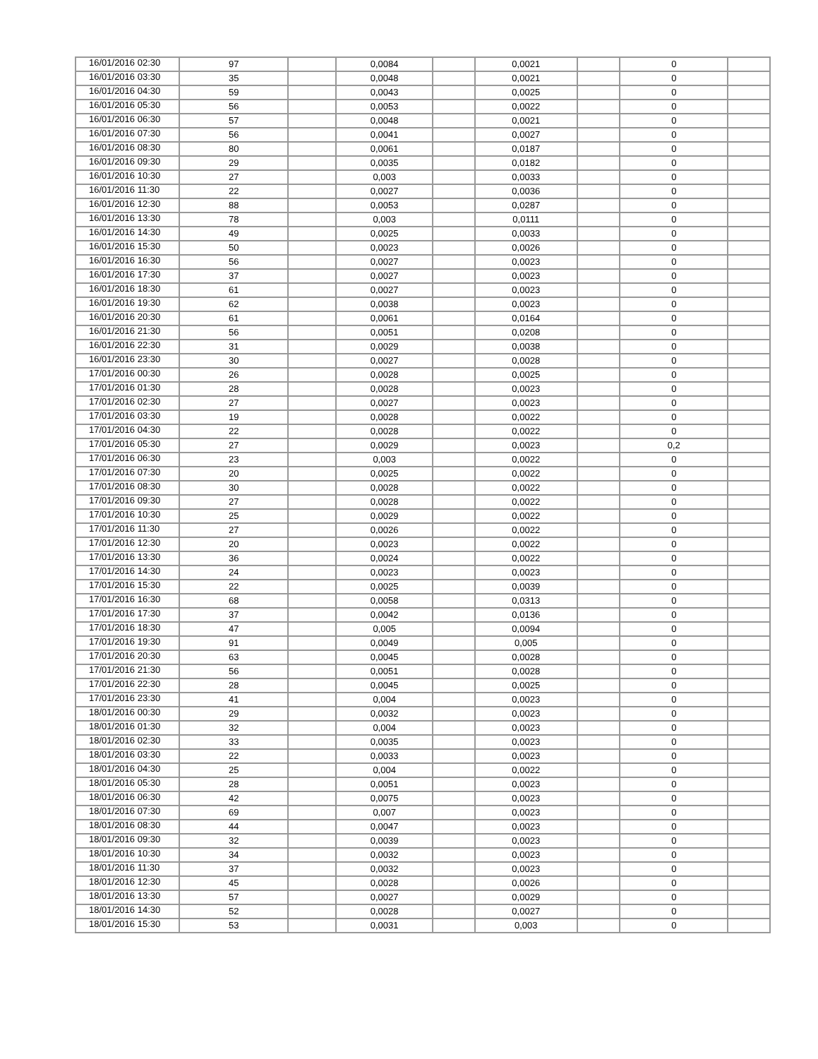| 16/01/2016 02:30 | 97 | | 0,0084 | | 0,0021 | | 0 | |
| 16/01/2016 03:30 | 35 | | 0,0048 | | 0,0021 | | 0 | |
| 16/01/2016 04:30 | 59 | | 0,0043 | | 0,0025 | | 0 | |
| 16/01/2016 05:30 | 56 | | 0,0053 | | 0,0022 | | 0 | |
| 16/01/2016 06:30 | 57 | | 0,0048 | | 0,0021 | | 0 | |
| 16/01/2016 07:30 | 56 | | 0,0041 | | 0,0027 | | 0 | |
| 16/01/2016 08:30 | 80 | | 0,0061 | | 0,0187 | | 0 | |
| 16/01/2016 09:30 | 29 | | 0,0035 | | 0,0182 | | 0 | |
| 16/01/2016 10:30 | 27 | | 0,003 | | 0,0033 | | 0 | |
| 16/01/2016 11:30 | 22 | | 0,0027 | | 0,0036 | | 0 | |
| 16/01/2016 12:30 | 88 | | 0,0053 | | 0,0287 | | 0 | |
| 16/01/2016 13:30 | 78 | | 0,003 | | 0,0111 | | 0 | |
| 16/01/2016 14:30 | 49 | | 0,0025 | | 0,0033 | | 0 | |
| 16/01/2016 15:30 | 50 | | 0,0023 | | 0,0026 | | 0 | |
| 16/01/2016 16:30 | 56 | | 0,0027 | | 0,0023 | | 0 | |
| 16/01/2016 17:30 | 37 | | 0,0027 | | 0,0023 | | 0 | |
| 16/01/2016 18:30 | 61 | | 0,0027 | | 0,0023 | | 0 | |
| 16/01/2016 19:30 | 62 | | 0,0038 | | 0,0023 | | 0 | |
| 16/01/2016 20:30 | 61 | | 0,0061 | | 0,0164 | | 0 | |
| 16/01/2016 21:30 | 56 | | 0,0051 | | 0,0208 | | 0 | |
| 16/01/2016 22:30 | 31 | | 0,0029 | | 0,0038 | | 0 | |
| 16/01/2016 23:30 | 30 | | 0,0027 | | 0,0028 | | 0 | |
| 17/01/2016 00:30 | 26 | | 0,0028 | | 0,0025 | | 0 | |
| 17/01/2016 01:30 | 28 | | 0,0028 | | 0,0023 | | 0 | |
| 17/01/2016 02:30 | 27 | | 0,0027 | | 0,0023 | | 0 | |
| 17/01/2016 03:30 | 19 | | 0,0028 | | 0,0022 | | 0 | |
| 17/01/2016 04:30 | 22 | | 0,0028 | | 0,0022 | | 0 | |
| 17/01/2016 05:30 | 27 | | 0,0029 | | 0,0023 | | 0,2 | |
| 17/01/2016 06:30 | 23 | | 0,003 | | 0,0022 | | 0 | |
| 17/01/2016 07:30 | 20 | | 0,0025 | | 0,0022 | | 0 | |
| 17/01/2016 08:30 | 30 | | 0,0028 | | 0,0022 | | 0 | |
| 17/01/2016 09:30 | 27 | | 0,0028 | | 0,0022 | | 0 | |
| 17/01/2016 10:30 | 25 | | 0,0029 | | 0,0022 | | 0 | |
| 17/01/2016 11:30 | 27 | | 0,0026 | | 0,0022 | | 0 | |
| 17/01/2016 12:30 | 20 | | 0,0023 | | 0,0022 | | 0 | |
| 17/01/2016 13:30 | 36 | | 0,0024 | | 0,0022 | | 0 | |
| 17/01/2016 14:30 | 24 | | 0,0023 | | 0,0023 | | 0 | |
| 17/01/2016 15:30 | 22 | | 0,0025 | | 0,0039 | | 0 | |
| 17/01/2016 16:30 | 68 | | 0,0058 | | 0,0313 | | 0 | |
| 17/01/2016 17:30 | 37 | | 0,0042 | | 0,0136 | | 0 | |
| 17/01/2016 18:30 | 47 | | 0,005 | | 0,0094 | | 0 | |
| 17/01/2016 19:30 | 91 | | 0,0049 | | 0,005 | | 0 | |
| 17/01/2016 20:30 | 63 | | 0,0045 | | 0,0028 | | 0 | |
| 17/01/2016 21:30 | 56 | | 0,0051 | | 0,0028 | | 0 | |
| 17/01/2016 22:30 | 28 | | 0,0045 | | 0,0025 | | 0 | |
| 17/01/2016 23:30 | 41 | | 0,004 | | 0,0023 | | 0 | |
| 18/01/2016 00:30 | 29 | | 0,0032 | | 0,0023 | | 0 | |
| 18/01/2016 01:30 | 32 | | 0,004 | | 0,0023 | | 0 | |
| 18/01/2016 02:30 | 33 | | 0,0035 | | 0,0023 | | 0 | |
| 18/01/2016 03:30 | 22 | | 0,0033 | | 0,0023 | | 0 | |
| 18/01/2016 04:30 | 25 | | 0,004 | | 0,0022 | | 0 | |
| 18/01/2016 05:30 | 28 | | 0,0051 | | 0,0023 | | 0 | |
| 18/01/2016 06:30 | 42 | | 0,0075 | | 0,0023 | | 0 | |
| 18/01/2016 07:30 | 69 | | 0,007 | | 0,0023 | | 0 | |
| 18/01/2016 08:30 | 44 | | 0,0047 | | 0,0023 | | 0 | |
| 18/01/2016 09:30 | 32 | | 0,0039 | | 0,0023 | | 0 | |
| 18/01/2016 10:30 | 34 | | 0,0032 | | 0,0023 | | 0 | |
| 18/01/2016 11:30 | 37 | | 0,0032 | | 0,0023 | | 0 | |
| 18/01/2016 12:30 | 45 | | 0,0028 | | 0,0026 | | 0 | |
| 18/01/2016 13:30 | 57 | | 0,0027 | | 0,0029 | | 0 | |
| 18/01/2016 14:30 | 52 | | 0,0028 | | 0,0027 | | 0 | |
| 18/01/2016 15:30 | 53 | | 0,0031 | | 0,003 | | 0 | |